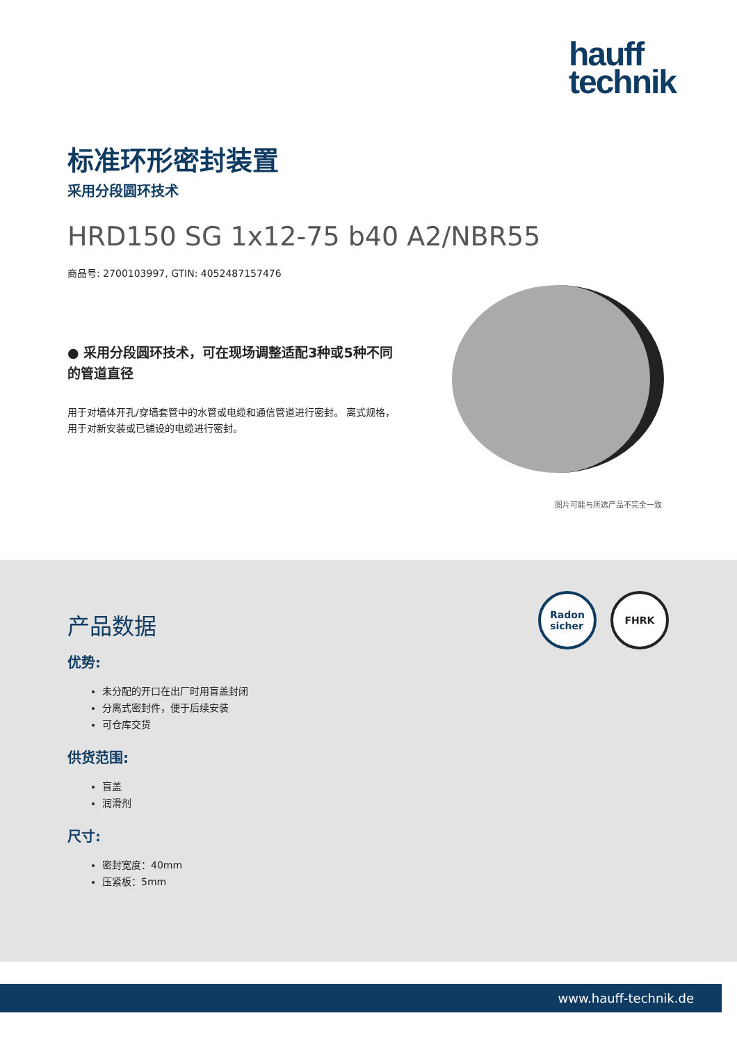hauff
technik
标准环形密封装置
采用分段圆环技术
HRD150 SG 1x12-75 b40 A2/NBR55
商品号: 2700103997, GTIN: 4052487157476
● 采用分段圆环技术，可在现场调整适配3种或5种不同的管道直径
用于对墙体开孔/穿墙套管中的水管或电缆和通信管道进行密封。 离式规格，用于对新安装或已铺设的电缆进行密封。
图片可能与所选产品不完全一致
Radon
sicher
FHRK
产品数据
优势:
未分配的开口在出厂时用盲盖封闭
分离式密封件，便于后续安装
可仓库交货
供货范围:
盲盖
润滑剂
尺寸:
密封宽度：40mm
压紧板：5mm
www.hauff-technik.de